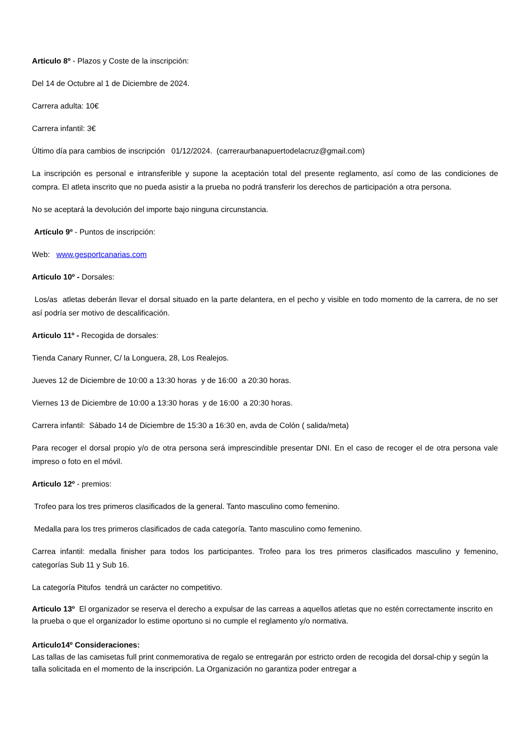Articulo 8º - Plazos y Coste de la inscripción:
Del 14 de Octubre al 1 de Diciembre de 2024.
Carrera adulta: 10€
Carrera infantil: 3€
Último día para cambios de inscripción 01/12/2024. (carreraurbanapuertodelacruz@gmail.com)
La inscripción es personal e intransferible y supone la aceptación total del presente reglamento, así como de las condiciones de compra. El atleta inscrito que no pueda asistir a la prueba no podrá transferir los derechos de participación a otra persona.
No se aceptará la devolución del importe bajo ninguna circunstancia.
Artículo 9º - Puntos de inscripción:
Web: www.gesportcanarias.com
Articulo 10º - Dorsales:
Los/as atletas deberán llevar el dorsal situado en la parte delantera, en el pecho y visible en todo momento de la carrera, de no ser así podría ser motivo de descalificación.
Articulo 11º - Recogida de dorsales:
Tienda Canary Runner, C/ la Longuera, 28, Los Realejos.
Jueves 12 de Diciembre de 10:00 a 13:30 horas y de 16:00 a 20:30 horas.
Viernes 13 de Diciembre de 10:00 a 13:30 horas y de 16:00 a 20:30 horas.
Carrera infantil: Sábado 14 de Diciembre de 15:30 a 16:30 en, avda de Colón ( salida/meta)
Para recoger el dorsal propio y/o de otra persona será imprescindible presentar DNI. En el caso de recoger el de otra persona vale impreso o foto en el móvil.
Articulo 12º - premios:
Trofeo para los tres primeros clasificados de la general. Tanto masculino como femenino.
Medalla para los tres primeros clasificados de cada categoría. Tanto masculino como femenino.
Carrea infantil: medalla finisher para todos los participantes. Trofeo para los tres primeros clasificados masculino y femenino, categorías Sub 11 y Sub 16.
La categoría Pitufos tendrá un carácter no competitivo.
Articulo 13º El organizador se reserva el derecho a expulsar de las carreas a aquellos atletas que no estén correctamente inscrito en la prueba o que el organizador lo estime oportuno si no cumple el reglamento y/o normativa.
Articulo14º Consideraciones:
Las tallas de las camisetas full print conmemorativa de regalo se entregarán por estricto orden de recogida del dorsal-chip y según la talla solicitada en el momento de la inscripción. La Organización no garantiza poder entregar a